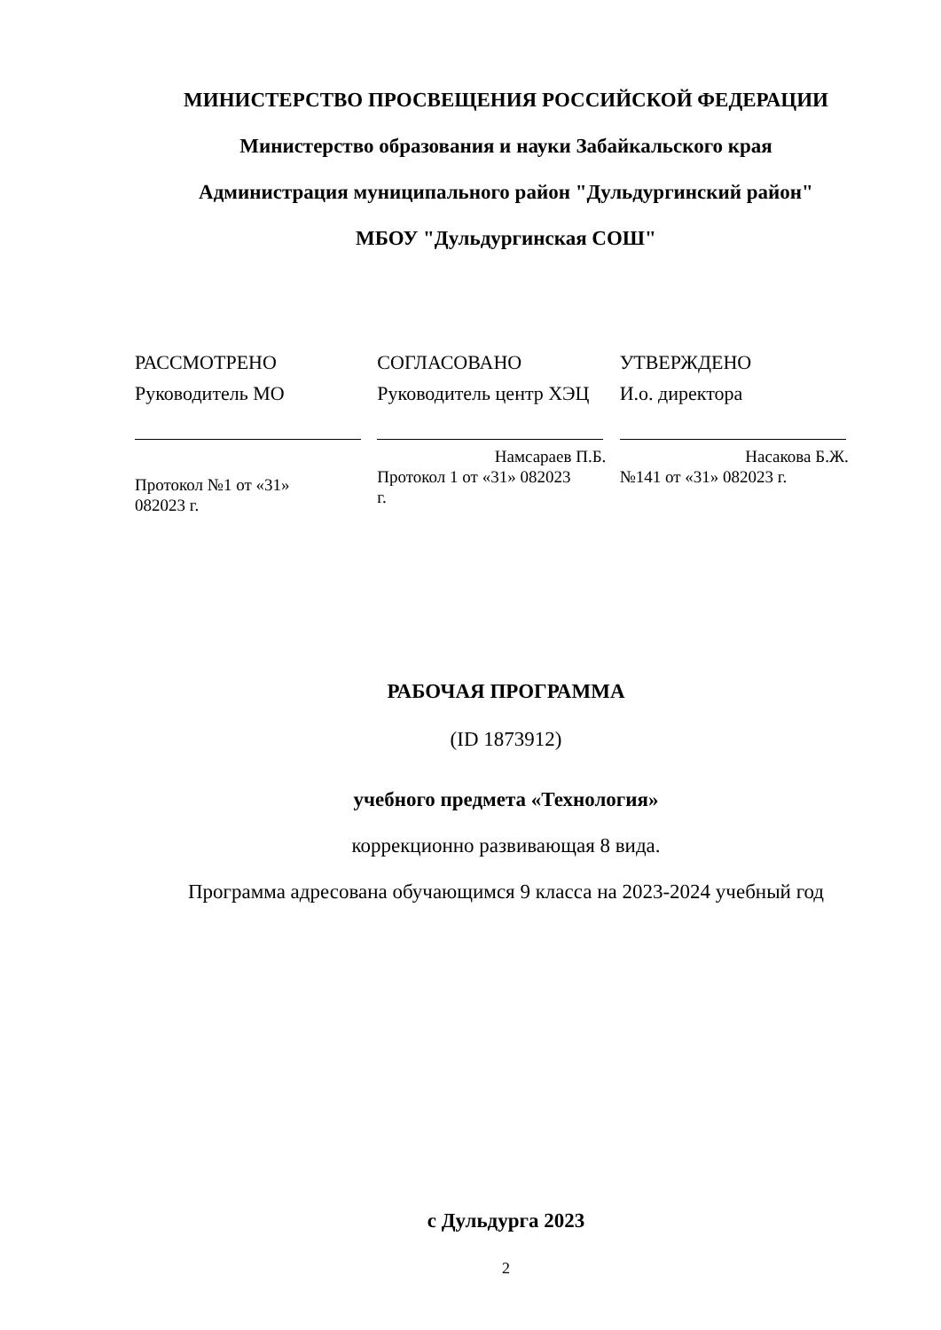МИНИСТЕРСТВО ПРОСВЕЩЕНИЯ РОССИЙСКОЙ ФЕДЕРАЦИИ
Министерство образования и науки Забайкальского края
Администрация муниципального район "Дульдургинский район"
МБОУ "Дульдургинская СОШ"
РАССМОТРЕНО
Руководитель МО
Протокол №1 от «31»
082023 г.
СОГЛАСОВАНО
Руководитель центр ХЭЦ
Намсараев П.Б.
Протокол 1 от «31» 082023
г.
УТВЕРЖДЕНО
И.о. директора
Насакова Б.Ж.
№141 от «31» 082023 г.
РАБОЧАЯ ПРОГРАММА
(ID 1873912)
учебного предмета «Технология»
коррекционно развивающая 8 вида.
Программа адресована обучающимся 9 класса на 2023-2024 учебный год
с Дульдурга 2023
2